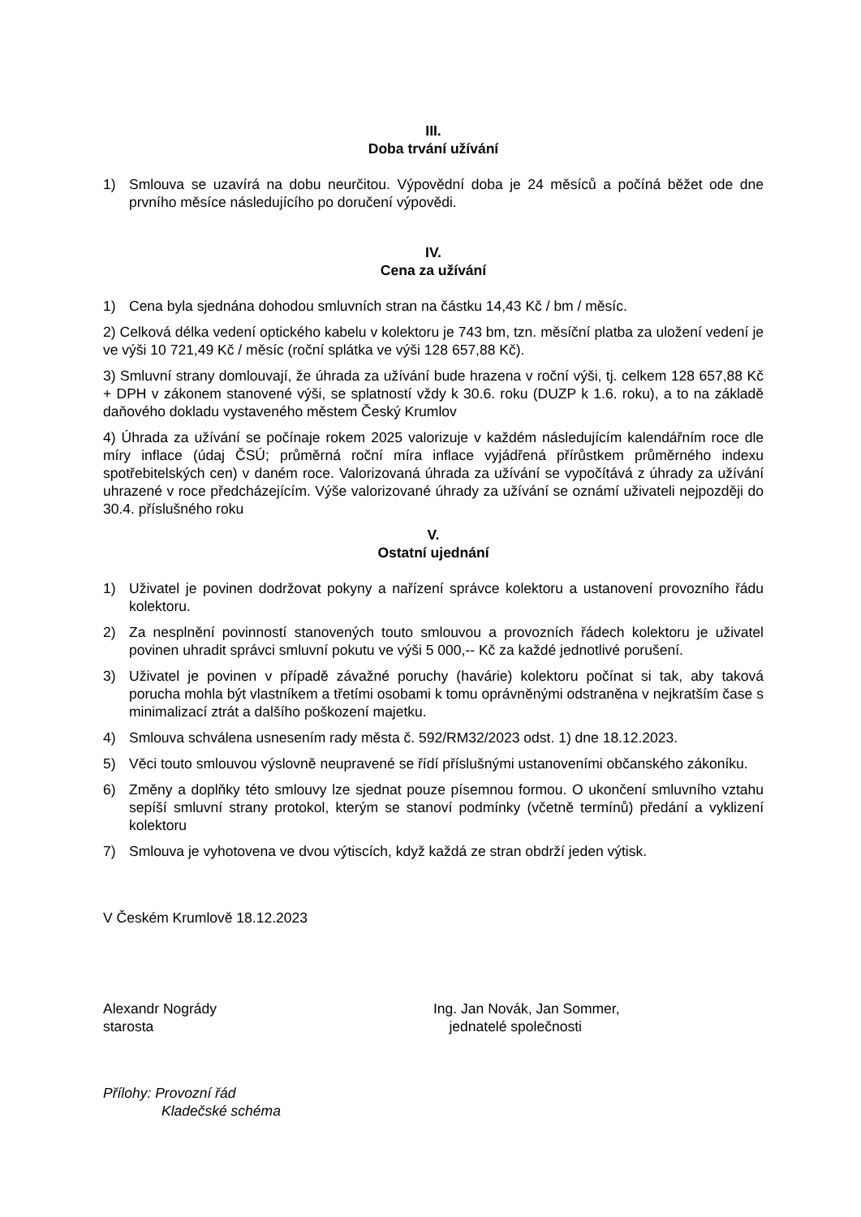III.
Doba trvání užívání
1) Smlouva se uzavírá na dobu neurčitou. Výpovědní doba je 24 měsíců a počíná běžet ode dne prvního měsíce následujícího po doručení výpovědi.
IV.
Cena za užívání
1) Cena byla sjednána dohodou smluvních stran na částku 14,43 Kč / bm / měsíc.
2) Celková délka vedení optického kabelu v kolektoru je 743 bm, tzn. měsíční platba za uložení vedení je ve výši 10 721,49 Kč / měsíc (roční splátka ve výši 128 657,88 Kč).
3) Smluvní strany domlouvají, že úhrada za užívání bude hrazena v roční výši, tj. celkem 128 657,88 Kč + DPH v zákonem stanovené výši, se splatností vždy k 30.6. roku (DUZP k 1.6. roku), a to na základě daňového dokladu vystaveného městem Český Krumlov
4) Úhrada za užívání se počínaje rokem 2025 valorizuje v každém následujícím kalendářním roce dle míry inflace (údaj ČSÚ; průměrná roční míra inflace vyjádřená přírůstkem průměrného indexu spotřebitelských cen) v daném roce. Valorizovaná úhrada za užívání se vypočítává z úhrady za užívání uhrazené v roce předcházejícím. Výše valorizované úhrady za užívání se oznámí uživateli nejpozději do 30.4. příslušného roku
V.
Ostatní ujednání
1) Uživatel je povinen dodržovat pokyny a nařízení správce kolektoru a ustanovení provozního řádu kolektoru.
2) Za nesplnění povinností stanovených touto smlouvou a provozních řádech kolektoru je uživatel povinen uhradit správci smluvní pokutu ve výši 5 000,-- Kč za každé jednotlivé porušení.
3) Uživatel je povinen v případě závažné poruchy (havárie) kolektoru počínat si tak, aby taková porucha mohla být vlastníkem a třetími osobami k tomu oprávněnými odstraněna v nejkratším čase s minimalizací ztrát a dalšího poškození majetku.
4) Smlouva schválena usnesením rady města č. 592/RM32/2023 odst. 1) dne 18.12.2023.
5) Věci touto smlouvou výslovně neupravené se řídí příslušnými ustanoveními občanského zákoníku.
6) Změny a doplňky této smlouvy lze sjednat pouze písemnou formou. O ukončení smluvního vztahu sepíší smluvní strany protokol, kterým se stanoví podmínky (včetně termínů) předání a vyklizení kolektoru
7) Smlouva je vyhotovena ve dvou výtiscích, když každá ze stran obdrží jeden výtisk.
V Českém Krumlově 18.12.2023
Alexandr Nogrády
starosta
Ing. Jan Novák, Jan Sommer,
jednatelé společnosti
Přílohy: Provozní řád
Kladečské schéma